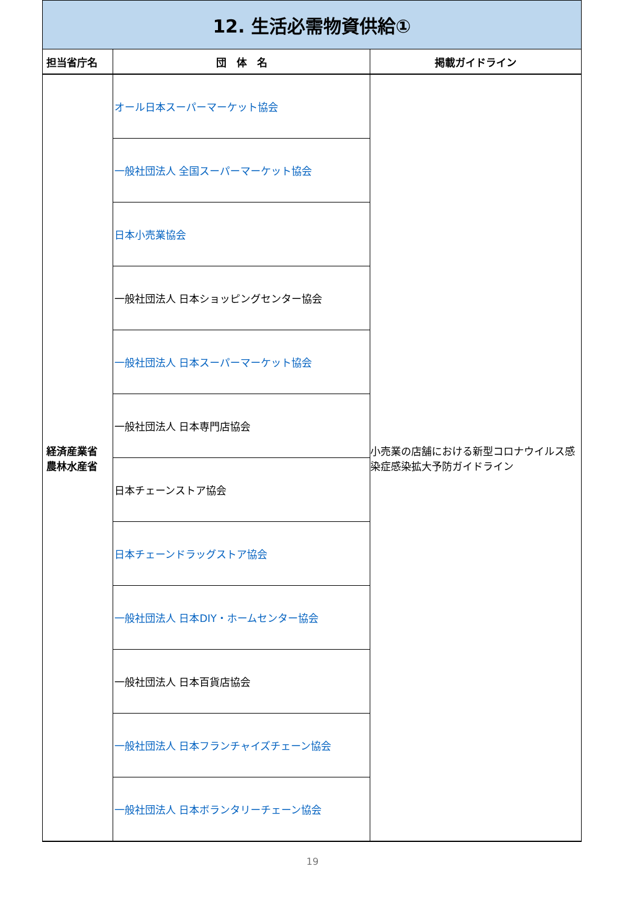| 12. 生活必需物資供給① | | |
| 担当省庁名 | 団 体 名 | 掲載ガイドライン |
| 経済産業省 農林水産省 | オール日本スーパーマーケット協会 | 小売業の店舗における新型コロナウイルス感染症感染拡大予防ガイドライン |
| | 一般社団法人 全国スーパーマーケット協会 | |
| | 日本小売業協会 | |
| | 一般社団法人 日本ショッピングセンター協会 | |
| | 一般社団法人 日本スーパーマーケット協会 | |
| | 一般社団法人 日本専門店協会 | |
| | 日本チェーンストア協会 | |
| | 日本チェーンドラッグストア協会 | |
| | 一般社団法人 日本DIY・ホームセンター協会 | |
| | 一般社団法人 日本百貨店協会 | |
| | 一般社団法人 日本フランチャイズチェーン協会 | |
| | 一般社団法人 日本ボランタリーチェーン協会 | |
19